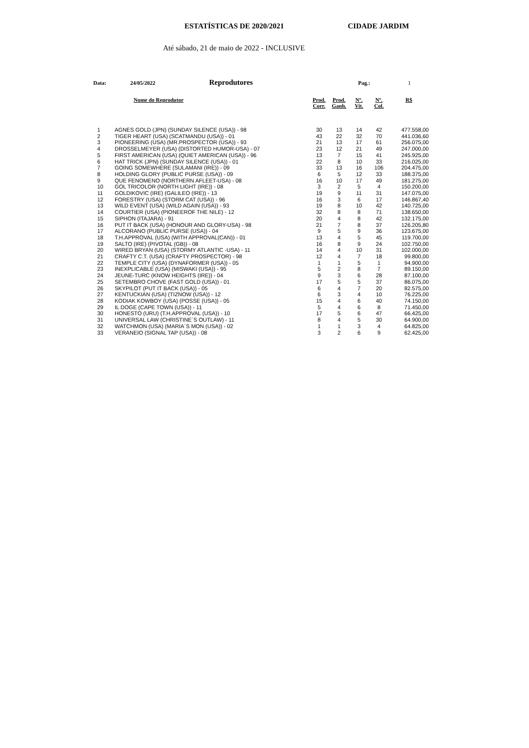ESTATÍSTICAS DE 2020/2021 CIDADE JARDIM
Até sábado, 21 de maio de 2022 - INCLUSIVE
Data: 24/05/2022 Reprodutores Pag.: 1
| | Nome do Reprodutor | Prod. Corr. | Prod. Ganh. | Nº. Vit. | Nº. Col. | R$ |
| --- | --- | --- | --- | --- | --- | --- |
| 1 | AGNES GOLD (JPN) (SUNDAY SILENCE (USA)) - 98 | 30 | 13 | 14 | 42 | 477.558,00 |
| 2 | TIGER HEART (USA) (SCATMANDU (USA)) - 01 | 43 | 22 | 32 | 70 | 441.036,60 |
| 3 | PIONEERING (USA) (MR.PROSPECTOR (USA)) - 93 | 21 | 13 | 17 | 61 | 256.075,00 |
| 4 | DROSSELMEYER (USA) (DISTORTED HUMOR-USA) - 07 | 23 | 12 | 21 | 49 | 247.000,00 |
| 5 | FIRST AMERICAN (USA) (QUIET AMERICAN (USA)) - 96 | 13 | 7 | 15 | 41 | 245.925,00 |
| 6 | HAT TRICK (JPN) (SUNDAY SILENCE (USA)) - 01 | 22 | 8 | 10 | 33 | 216.025,00 |
| 7 | GOING SOMEWHERE (SULAMANI (IRE)) - 09 | 33 | 13 | 16 | 106 | 204.475,00 |
| 8 | HOLDING GLORY (PUBLIC PURSE (USA)) - 09 | 6 | 5 | 12 | 33 | 188.375,00 |
| 9 | QUE FENOMENO (NORTHERN AFLEET-USA) - 08 | 16 | 10 | 17 | 49 | 181.275,00 |
| 10 | GOL TRICOLOR (NORTH LIGHT (IRE)) - 08 | 3 | 2 | 5 | 4 | 150.200,00 |
| 11 | GOLDIKOVIC (IRE) (GALILEO (IRE)) - 13 | 19 | 9 | 11 | 31 | 147.075,00 |
| 12 | FORESTRY (USA) (STORM CAT (USA)) - 96 | 16 | 3 | 6 | 17 | 146.867,40 |
| 13 | WILD EVENT (USA) (WILD AGAIN (USA)) - 93 | 19 | 8 | 10 | 42 | 140.725,00 |
| 14 | COURTIER (USA) (PIONEEROF THE NILE) - 12 | 32 | 8 | 8 | 71 | 138.650,00 |
| 15 | SIPHON (ITAJARA) - 91 | 20 | 4 | 8 | 42 | 132.175,00 |
| 16 | PUT IT BACK (USA) (HONOUR AND GLORY-USA) - 98 | 21 | 7 | 8 | 37 | 126.205,80 |
| 17 | ALCORANO (PUBLIC PURSE (USA)) - 04 | 9 | 5 | 9 | 36 | 123.675,00 |
| 18 | T.H.APPROVAL (USA) (WITH APPROVAL(CAN)) - 01 | 13 | 4 | 5 | 45 | 119.700,00 |
| 19 | SALTO (IRE) (PIVOTAL (GB)) - 08 | 16 | 8 | 9 | 24 | 102.750,00 |
| 20 | WIRED BRYAN (USA) (STORMY ATLANTIC -USA) - 11 | 14 | 4 | 10 | 31 | 102.000,00 |
| 21 | CRAFTY C.T. (USA) (CRAFTY PROSPECTOR) - 98 | 12 | 4 | 7 | 18 | 99.800,00 |
| 22 | TEMPLE CITY (USA) (DYNAFORMER (USA)) - 05 | 1 | 1 | 5 | 1 | 94.900,00 |
| 23 | INEXPLICABLE (USA) (MISWAKI (USA)) - 95 | 5 | 2 | 8 | 7 | 89.150,00 |
| 24 | JEUNE-TURC (KNOW HEIGHTS (IRE)) - 04 | 9 | 3 | 6 | 28 | 87.100,00 |
| 25 | SETEMBRO CHOVE (FAST GOLD (USA)) - 01 | 17 | 5 | 5 | 37 | 86.075,00 |
| 26 | SKYPILOT (PUT IT BACK (USA)) - 05 | 6 | 4 | 7 | 20 | 82.575,00 |
| 27 | KENTUCKIAN (USA) (TIZNOW (USA)) - 12 | 6 | 3 | 4 | 10 | 76.225,00 |
| 28 | KODIAK KOWBOY (USA) (POSSE (USA)) - 05 | 15 | 4 | 6 | 40 | 74.150,00 |
| 29 | IL DOGE (CAPE TOWN (USA)) - 11 | 5 | 4 | 6 | 8 | 71.450,00 |
| 30 | HONESTO (URU) (T.H.APPROVAL (USA)) - 10 | 17 | 5 | 6 | 47 | 66.425,00 |
| 31 | UNIVERSAL LAW (CHRISTINE´S OUTLAW) - 11 | 8 | 4 | 5 | 30 | 64.900,00 |
| 32 | WATCHMON (USA) (MARIA´S MON (USA)) - 02 | 1 | 1 | 3 | 4 | 64.825,00 |
| 33 | VERANEIO (SIGNAL TAP (USA)) - 08 | 3 | 2 | 6 | 9 | 62.425,00 |